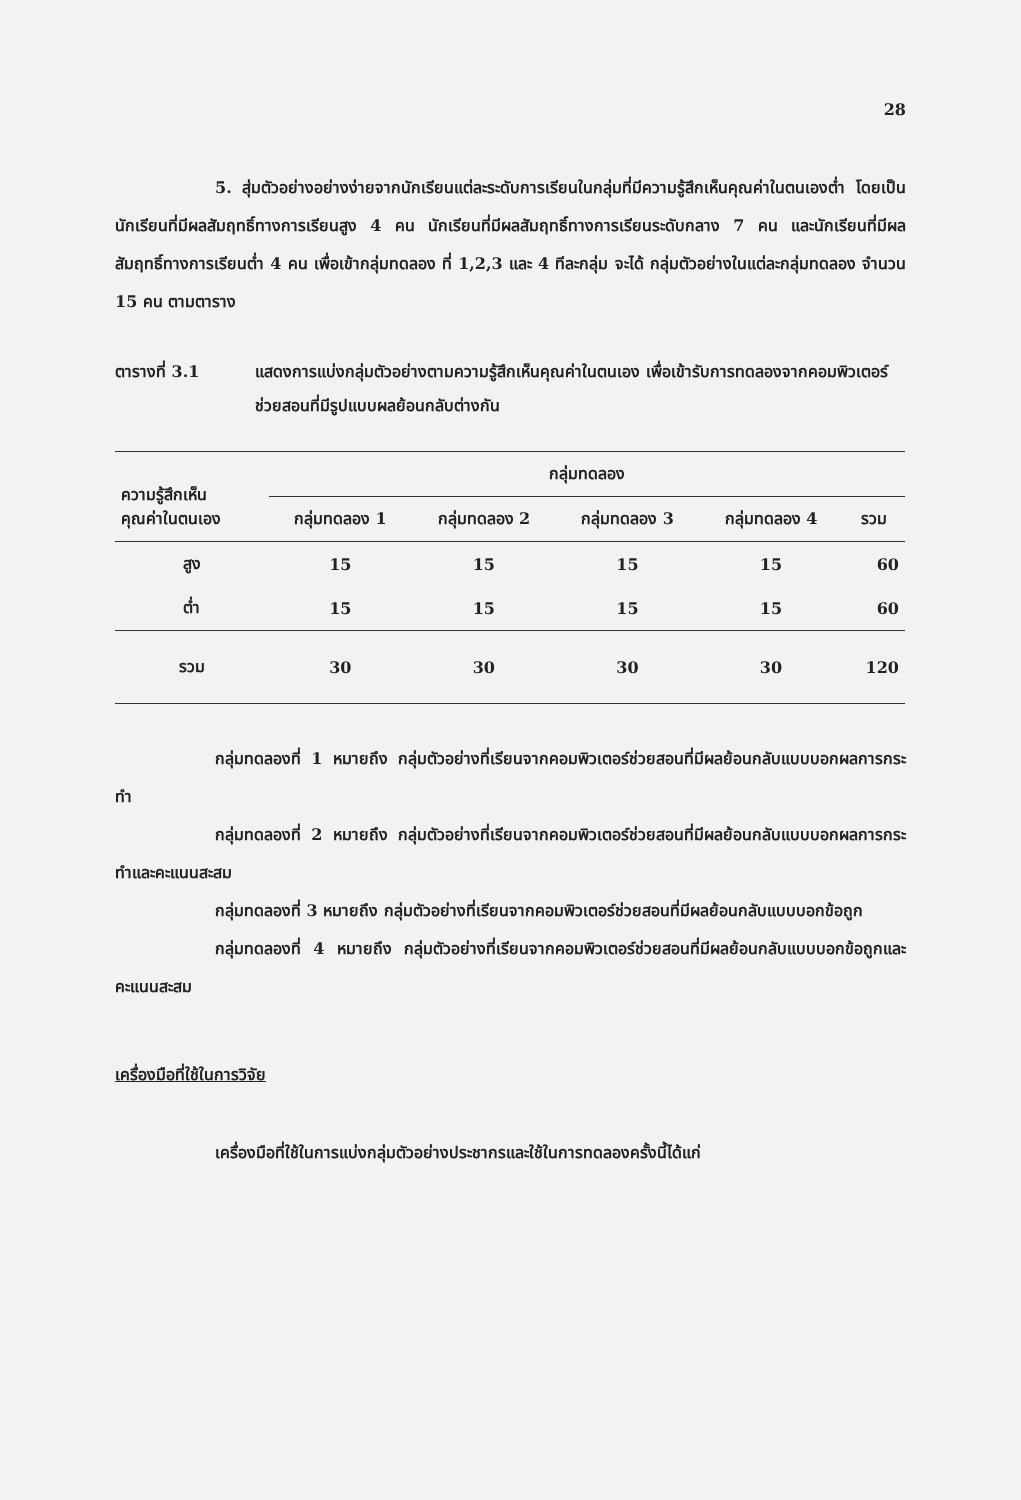28
5. สุ่มตัวอย่างอย่างง่ายจากนักเรียนแต่ละระดับการเรียนในกลุ่มที่มีความรู้สึกเห็นคุณค่าในตนเองต่ำ โดยเป็นนักเรียนที่มีผลสัมฤทธิ์ทางการเรียนสูง 4 คน นักเรียนที่มีผลสัมฤทธิ์ทางการเรียนระดับกลาง 7 คน และนักเรียนที่มีผลสัมฤทธิ์ทางการเรียนต่ำ 4 คน เพื่อเข้ากลุ่มทดลอง ที่ 1,2,3 และ 4 ทีละกลุ่ม จะได้ กลุ่มตัวอย่างในแต่ละกลุ่มทดลอง จำนวน 15 คน ตามตาราง
ตารางที่ 3.1 แสดงการแบ่งกลุ่มตัวอย่างตามความรู้สึกเห็นคุณค่าในตนเอง เพื่อเข้ารับการทดลองจากคอมพิวเตอร์ช่วยสอนที่มีรูปแบบผลย้อนกลับต่างกัน
| ความรู้สึกเห็น คุณค่าในตนเอง | กลุ่มทดลอง | | | | |
| --- | --- | --- | --- | --- | --- |
| | กลุ่มทดลอง 1 | กลุ่มทดลอง 2 | กลุ่มทดลอง 3 | กลุ่มทดลอง 4 | รวม |
| สูง | 15 | 15 | 15 | 15 | 60 |
| ต่ำ | 15 | 15 | 15 | 15 | 60 |
| รวม | 30 | 30 | 30 | 30 | 120 |
กลุ่มทดลองที่ 1 หมายถึง กลุ่มตัวอย่างที่เรียนจากคอมพิวเตอร์ช่วยสอนที่มีผลย้อนกลับแบบบอกผลการกระทำ
กลุ่มทดลองที่ 2 หมายถึง กลุ่มตัวอย่างที่เรียนจากคอมพิวเตอร์ช่วยสอนที่มีผลย้อนกลับแบบบอกผลการกระทำและคะแนนสะสม
กลุ่มทดลองที่ 3 หมายถึง กลุ่มตัวอย่างที่เรียนจากคอมพิวเตอร์ช่วยสอนที่มีผลย้อนกลับแบบบอกข้อถูก
กลุ่มทดลองที่ 4 หมายถึง กลุ่มตัวอย่างที่เรียนจากคอมพิวเตอร์ช่วยสอนที่มีผลย้อนกลับแบบบอกข้อถูกและคะแนนสะสม
เครื่องมือที่ใช้ในการวิจัย
เครื่องมือที่ใช้ในการแบ่งกลุ่มตัวอย่างประชากรและใช้ในการทดลองครั้งนี้ได้แก่